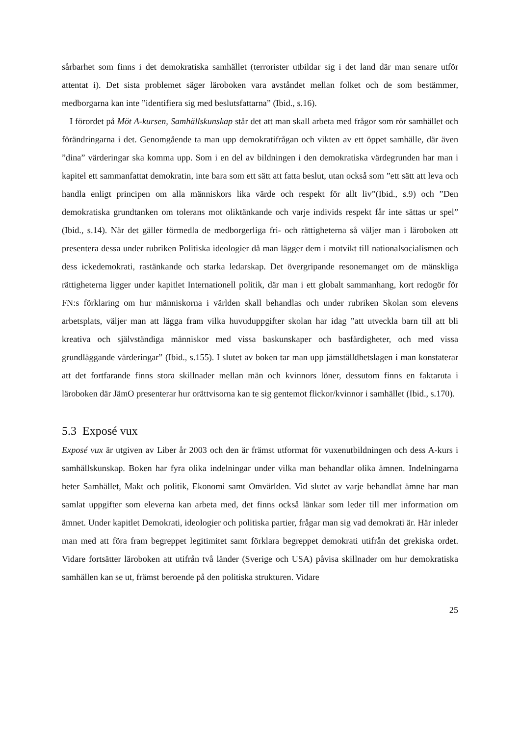sårbarhet som finns i det demokratiska samhället (terrorister utbildar sig i det land där man senare utför attentat i). Det sista problemet säger läroboken vara avståndet mellan folket och de som bestämmer, medborgarna kan inte ”identifiera sig med beslutsfattarna” (Ibid., s.16).
I förordet på Möt A-kursen, Samhällskunskap står det att man skall arbeta med frågor som rör samhället och förändringarna i det. Genomgående ta man upp demokratifrågan och vikten av ett öppet samhälle, där även ”dina” värderingar ska komma upp. Som i en del av bildningen i den demokratiska värdegrunden har man i kapitel ett sammanfattat demokratin, inte bara som ett sätt att fatta beslut, utan också som ”ett sätt att leva och handla enligt principen om alla människors lika värde och respekt för allt liv”(Ibid., s.9) och ”Den demokratiska grundtanken om tolerans mot oliktänkande och varje individs respekt får inte sättas ur spel” (Ibid., s.14). När det gäller förmedla de medborgerliga fri- och rättigheterna så väljer man i läroboken att presentera dessa under rubriken Politiska ideologier då man lägger dem i motvikt till nationalsocialismen och dess ickedemokrati, rastänkande och starka ledarskap. Det övergripande resonemanget om de mänskliga rättigheterna ligger under kapitlet Internationell politik, där man i ett globalt sammanhang, kort redogör för FN:s förklaring om hur människorna i världen skall behandlas och under rubriken Skolan som elevens arbetsplats, väljer man att lägga fram vilka huvuduppgifter skolan har idag ”att utveckla barn till att bli kreativa och självständiga människor med vissa baskunskaper och basfärdigheter, och med vissa grundläggande värderingar” (Ibid., s.155). I slutet av boken tar man upp jämställdhetslagen i man konstaterar att det fortfarande finns stora skillnader mellan män och kvinnors löner, dessutom finns en faktaruta i läroboken där JämO presenterar hur orättvisorna kan te sig gentemot flickor/kvinnor i samhället (Ibid., s.170).
5.3 Exposé vux
Exposé vux är utgiven av Liber år 2003 och den är främst utformat för vuxenutbildningen och dess A-kurs i samhällskunskap. Boken har fyra olika indelningar under vilka man behandlar olika ämnen. Indelningarna heter Samhället, Makt och politik, Ekonomi samt Omvärlden. Vid slutet av varje behandlat ämne har man samlat uppgifter som eleverna kan arbeta med, det finns också länkar som leder till mer information om ämnet. Under kapitlet Demokrati, ideologier och politiska partier, frågar man sig vad demokrati är. Här inleder man med att föra fram begreppet legitimitet samt förklara begreppet demokrati utifrån det grekiska ordet. Vidare fortsätter läroboken att utifrån två länder (Sverige och USA) påvisa skillnader om hur demokratiska samhällen kan se ut, främst beroende på den politiska strukturen. Vidare
25